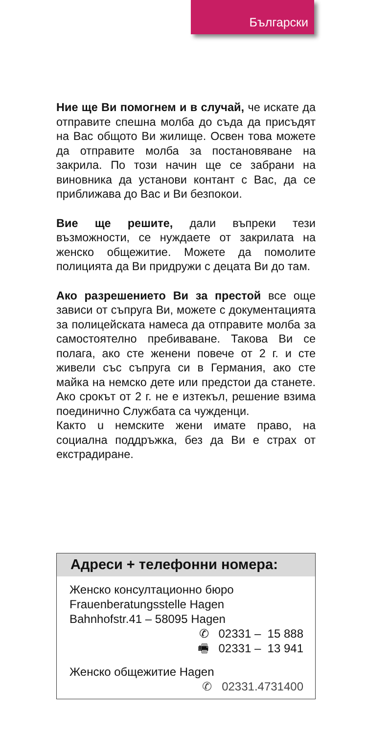Български
Ние ще Ви помогнем и в случай, че искате да отправите спешна молба до съда да присъдят на Вас общото Ви жилище. Освен това можете да отправите молба за постановяване на закрила. По този начин ще се забрани на виновника да установи контант с Вас, да се приближава до Вас и Ви безпокои.
Вие ще решите, дали въпреки тези възможности, се нуждаете от закрилата на женско общежитие. Можете да помолите полицията да Ви придружи с децата Ви до там.
Ако разрешението Ви за престой все още зависи от съпруга Ви, можете с документацията за полицейската намеса да отправите молба за самостоятелно пребиваване. Такова Ви се полага, ако сте женени повече от 2 г. и сте живели със съпруга си в Германия, ако сте майка на немско дете или предстои да станете. Ако срокът от 2 г. не е изтекъл, решение взима поединично Службата са чужденци.
Както u немските жени имате право, на социална поддръжка, без да Ви е страх от екстрадиране.
Адреси + телефонни номера:
Женско консултационно бюро
Frauenberatungsstelle Hagen
Bahnhofstr.41 – 58095 Hagen
✆ 02331 – 15 888
🖷 02331 – 13 941
Женско общежитие Hagen
✆ 02331.4731400